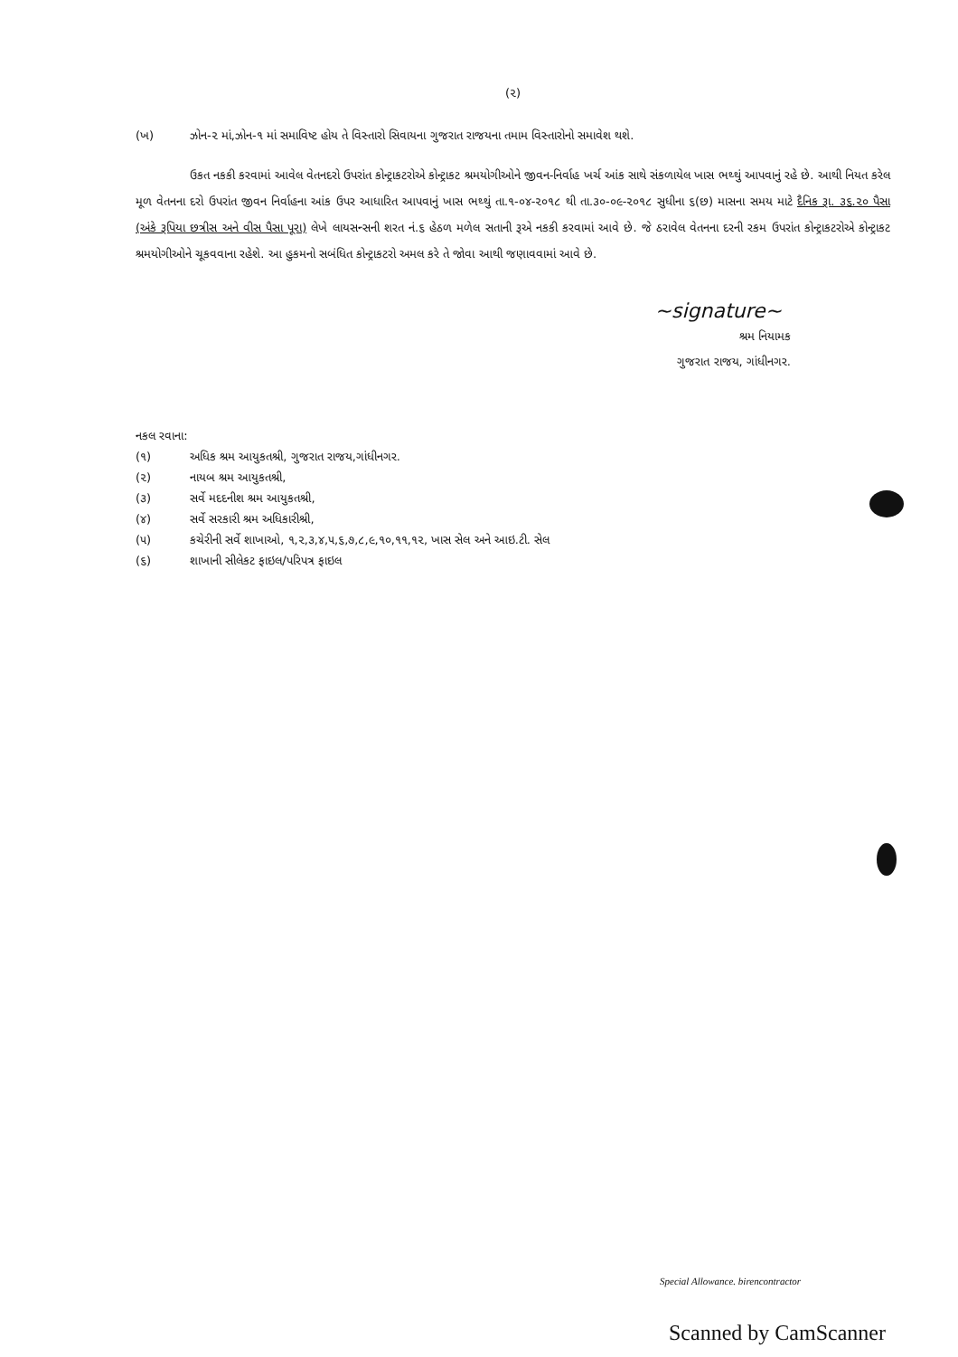(૨)
(ખ) ઝોન-૨ માં,ઝોન-૧ માં સમાવિષ્ટ હોય તે વિસ્તારો સિવાયના ગુજરાત રાજયના તમામ વિસ્તારોનો સમાવેશ થશે.
ઉકત નકકી કરવામાં આવેલ વેતનદરો ઉપરાંત કોન્ટ્રાકટરોએ કોન્ટ્રાકટ શ્રમયોગીઓને જીવન-નિર્વાહ ખર્ચ આંક સાથે સંકળાયેલ ખાસ ભથ્થું આપવાનું રહે છે. આથી નિયત કરેલ મૂળ વેતનના દરો ઉપરાંત જીવન નિર્વાહના આંક ઉપર આધારિત આપવાનું ખાસ ભથ્થું તા.૧-૦૪-૨૦૧૮ થી તા.૩૦-૦૯-૨૦૧૮ સુધીના ૬(છ) માસના સમય માટે દૈનિક રૂા. ૩૬.૨૦ પૈસા (અંકે રૂપિયા છત્રીસ અને વીસ પૈસા પૂરા) લેખે લાયસન્સની શરત નં.૬ હેઠળ મળેલ સતાની રૂએ નકકી કરવામાં આવે છે. જે ઠરાવેલ વેતનના દરની રકમ ઉપરાંત કોન્ટ્રાકટરોએ કોન્ટ્રાકટ શ્રમયોગીઓને ચૂકવવાના રહેશે. આ હુકમનો સબંધિત કોન્ટ્રાકટરો અમલ કરે તે જોવા આથી જણાવવામાં આવે છે.
~signature~
શ્રમ નિયામક
ગુજરાત રાજય, ગાંધીનગર.
નકલ રવાના:
(૧) અધિક શ્રમ આયુકતશ્રી, ગુજરાત રાજય,ગાંધીનગર.
(૨) નાયબ શ્રમ આયુકતશ્રી,
(૩) સર્વે મદદનીશ શ્રમ આયુકતશ્રી,
(૪) સર્વે સરકારી શ્રમ અધિકારીશ્રી,
(૫) કચેરીની સર્વે શાખાઓ, ૧,૨,૩,૪,૫,૬,૭,૮,૯,૧૦,૧૧,૧૨, ખાસ સેલ અને આઇ.ટી. સેલ
(૬) શાખાની સીલેકટ ફાઇલ/પરિપત્ર ફાઇલ
Special Allowance. birencontractor
Scanned by CamScanner